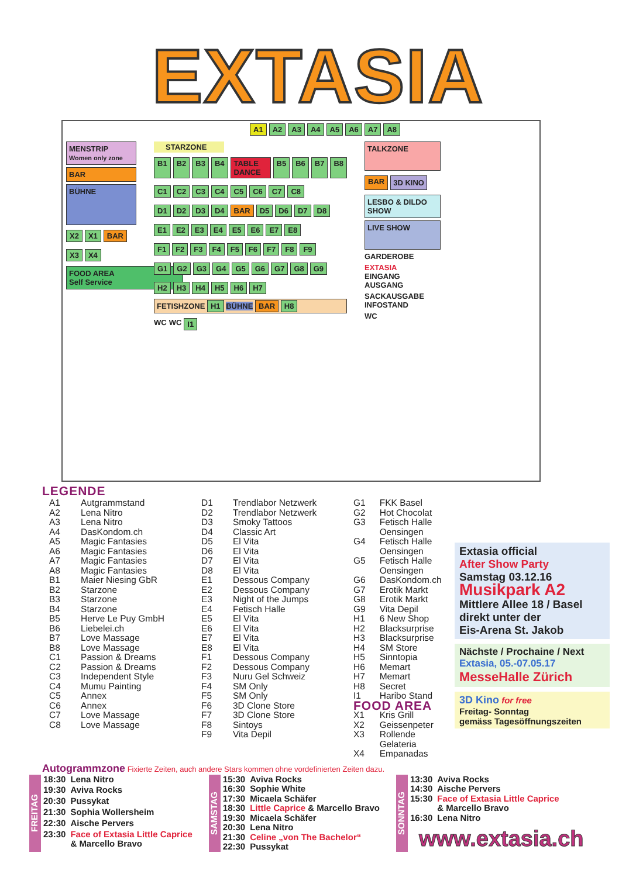EXTASIA
A1 A2 A3 A4 A5 A6 A7 A8
MENSTRIP
Women only zone
BAR
BÜHNE
X2 X1 BAR
X3 X4
FOOD AREA
Self Service
STARZONE
B1 B2 B3 B4 TABLE DANCE B5 B6 B7 B8
C1 C2 C3 C4 C5 C6 C7 C8
D1 D2 D3 D4 BAR D5 D6 D7 D8
E1 E2 E3 E4 E5 E6 E7 E8
F1 F2 F3 F4 F5 F6 F7 F8 F9
G1 G2 G3 G4 G5 G6 G7 G8 G9
H2 H3 H4 H5 H6 H7
FETISHZONE H1 BÜHNE BAR H8
WC WC I1
TALKZONE
BAR 3D KINO
LESBO & DILDO SHOW
LIVE SHOW
GARDEROBE
EXTASIA
EINGANG
AUSGANG
SACKAUSGABE
INFOSTAND
WC
LEGENDE
| A1 | Autgrammstand |
| A2 | Lena Nitro |
| A3 | Lena Nitro |
| A4 | DasKondom.ch |
| A5 | Magic Fantasies |
| A6 | Magic Fantasies |
| A7 | Magic Fantasies |
| A8 | Magic Fantasies |
| B1 | Maier Niesing GbR |
| B2 | Starzone |
| B3 | Starzone |
| B4 | Starzone |
| B5 | Herve Le Puy GmbH |
| B6 | Liebelei.ch |
| B7 | Love Massage |
| B8 | Love Massage |
| C1 | Passion & Dreams |
| C2 | Passion & Dreams |
| C3 | Independent Style |
| C4 | Mumu Painting |
| C5 | Annex |
| C6 | Annex |
| C7 | Love Massage |
| C8 | Love Massage |
| D1 | Trendlabor Netzwerk |
| D2 | Trendlabor Netzwerk |
| D3 | Smoky Tattoos |
| D4 | Classic Art |
| D5 | El Vita |
| D6 | El Vita |
| D7 | El Vita |
| D8 | El Vita |
| E1 | Dessous Company |
| E2 | Dessous Company |
| E3 | Night of the Jumps |
| E4 | Fetisch Halle |
| E5 | El Vita |
| E6 | El Vita |
| E7 | El Vita |
| E8 | El Vita |
| F1 | Dessous Company |
| F2 | Dessous Company |
| F3 | Nuru Gel Schweiz |
| F4 | SM Only |
| F5 | SM Only |
| F6 | 3D Clone Store |
| F7 | 3D Clone Store |
| F8 | Sintoys |
| F9 | Vita Depil |
| G1 | FKK Basel |
| G2 | Hot Chocolat |
| G3 | Fetisch Halle Oensingen |
| G4 | Fetisch Halle Oensingen |
| G5 | Fetisch Halle Oensingen |
| G6 | DasKondom.ch |
| G7 | Erotik Markt |
| G8 | Erotik Markt |
| G9 | Vita Depil |
| H1 | 6 New Shop |
| H2 | Blacksurprise |
| H3 | Blacksurprise |
| H4 | SM Store |
| H5 | Sinntopia |
| H6 | Memart |
| H7 | Memart |
| H8 | Secret |
| I1 | Haribo Stand |
| FOOD AREA | |
| X1 | Kris Grill |
| X2 | Geissenpeter |
| X3 | Rollende Gelateria |
| X4 | Empanadas |
Extasia official
After Show Party
Samstag 03.12.16
Musikpark A2
Mittlere Allee 18 / Basel
direkt unter der
Eis-Arena St. Jakob
Nächste / Prochaine / Next
Extasia, 05.-07.05.17
MesseHalle Zürich
3D Kino for free
Freitag- Sonntag
gemäss Tagesöffnungszeiten
Autogrammzone Fixierte Zeiten, auch andere Stars kommen ohne vordefinierten Zeiten dazu.
FREITAG
| 18:30 | Lena Nitro |
| 19:30 | Aviva Rocks |
| 20:30 | Pussykat |
| 21:30 | Sophia Wollersheim |
| 22:30 | Aische Pervers |
| 23:30 | Face of Extasia Little Caprice & Marcello Bravo |
SAMSTAG
| 15:30 | Aviva Rocks |
| 16:30 | Sophie White |
| 17:30 | Micaela Schäfer |
| 18:30 | Little Caprice & Marcello Bravo |
| 19:30 | Micaela Schäfer |
| 20:30 | Lena Nitro |
| 21:30 | Celine „von The Bachelor“ |
| 22:30 | Pussykat |
SONNTAG
| 13:30 | Aviva Rocks |
| 14:30 | Aische Pervers |
| 15:30 | Face of Extasia Little Caprice & Marcello Bravo |
| 16:30 | Lena Nitro |
www.extasia.ch